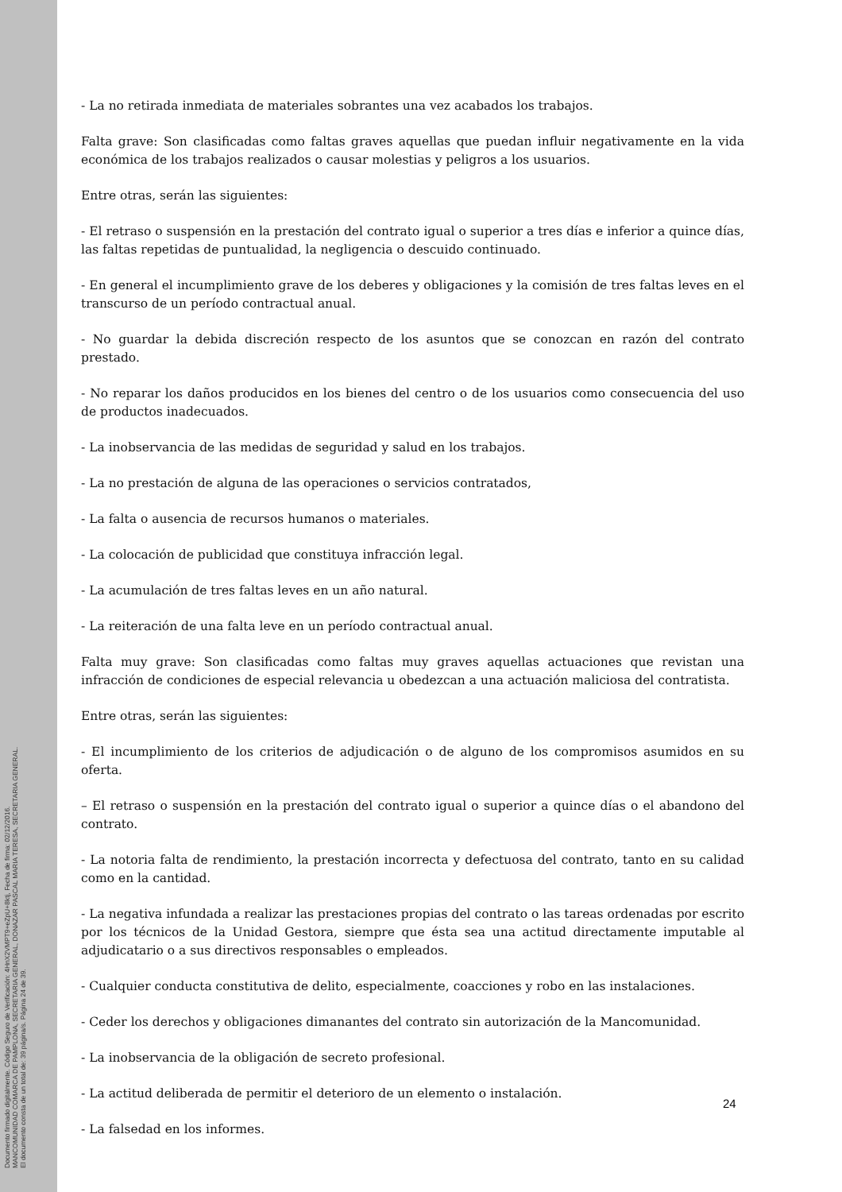Documento firmado digitalmente. Código Seguro de Verificación: 4HnX2VMPT9+eZpU+8ktj, Fecha de firma: 02/12/2016.
MANCOMUNIDAD COMARCA DE PAMPLONA, SECRETARIA GENERAL, DONAZAR PASCAL MARIA TERESA, SECRETARIA GENERAL.
El documento consta de un total de: 39 página/s. Página 24 de 39.
- La no retirada inmediata de materiales sobrantes una vez acabados los trabajos.
Falta grave: Son clasificadas como faltas graves aquellas que puedan influir negativamente en la vida económica de los trabajos realizados o causar molestias y peligros a los usuarios.
Entre otras, serán las siguientes:
- El retraso o suspensión en la prestación del contrato igual o superior a tres días e inferior a quince días, las faltas repetidas de puntualidad, la negligencia o descuido continuado.
- En general el incumplimiento grave de los deberes y obligaciones y la comisión de tres faltas leves en el transcurso de un período contractual anual.
- No guardar la debida discreción respecto de los asuntos que se conozcan en razón del contrato prestado.
- No reparar los daños producidos en los bienes del centro o de los usuarios como consecuencia del uso de productos inadecuados.
- La inobservancia de las medidas de seguridad y salud en los trabajos.
- La no prestación de alguna de las operaciones o servicios contratados,
- La falta o ausencia de recursos humanos o materiales.
- La colocación de publicidad que constituya infracción legal.
- La acumulación de tres faltas leves en un año natural.
- La reiteración de una falta leve en un período contractual anual.
Falta muy grave: Son clasificadas como faltas muy graves aquellas actuaciones que revistan una infracción de condiciones de especial relevancia u obedezcan a una actuación maliciosa del contratista.
Entre otras, serán las siguientes:
- El incumplimiento de los criterios de adjudicación o de alguno de los compromisos asumidos en su oferta.
– El retraso o suspensión en la prestación del contrato igual o superior a quince días o el abandono del contrato.
- La notoria falta de rendimiento, la prestación incorrecta y defectuosa del contrato, tanto en su calidad como en la cantidad.
- La negativa infundada a realizar las prestaciones propias del contrato o las tareas ordenadas por escrito por los técnicos de la Unidad Gestora, siempre que ésta sea una actitud directamente imputable al adjudicatario o a sus directivos responsables o empleados.
- Cualquier conducta constitutiva de delito, especialmente, coacciones y robo en las instalaciones.
- Ceder los derechos y obligaciones dimanantes del contrato sin autorización de la Mancomunidad.
- La inobservancia de la obligación de secreto profesional.
- La actitud deliberada de permitir el deterioro de un elemento o instalación.
- La falsedad en los informes.
24